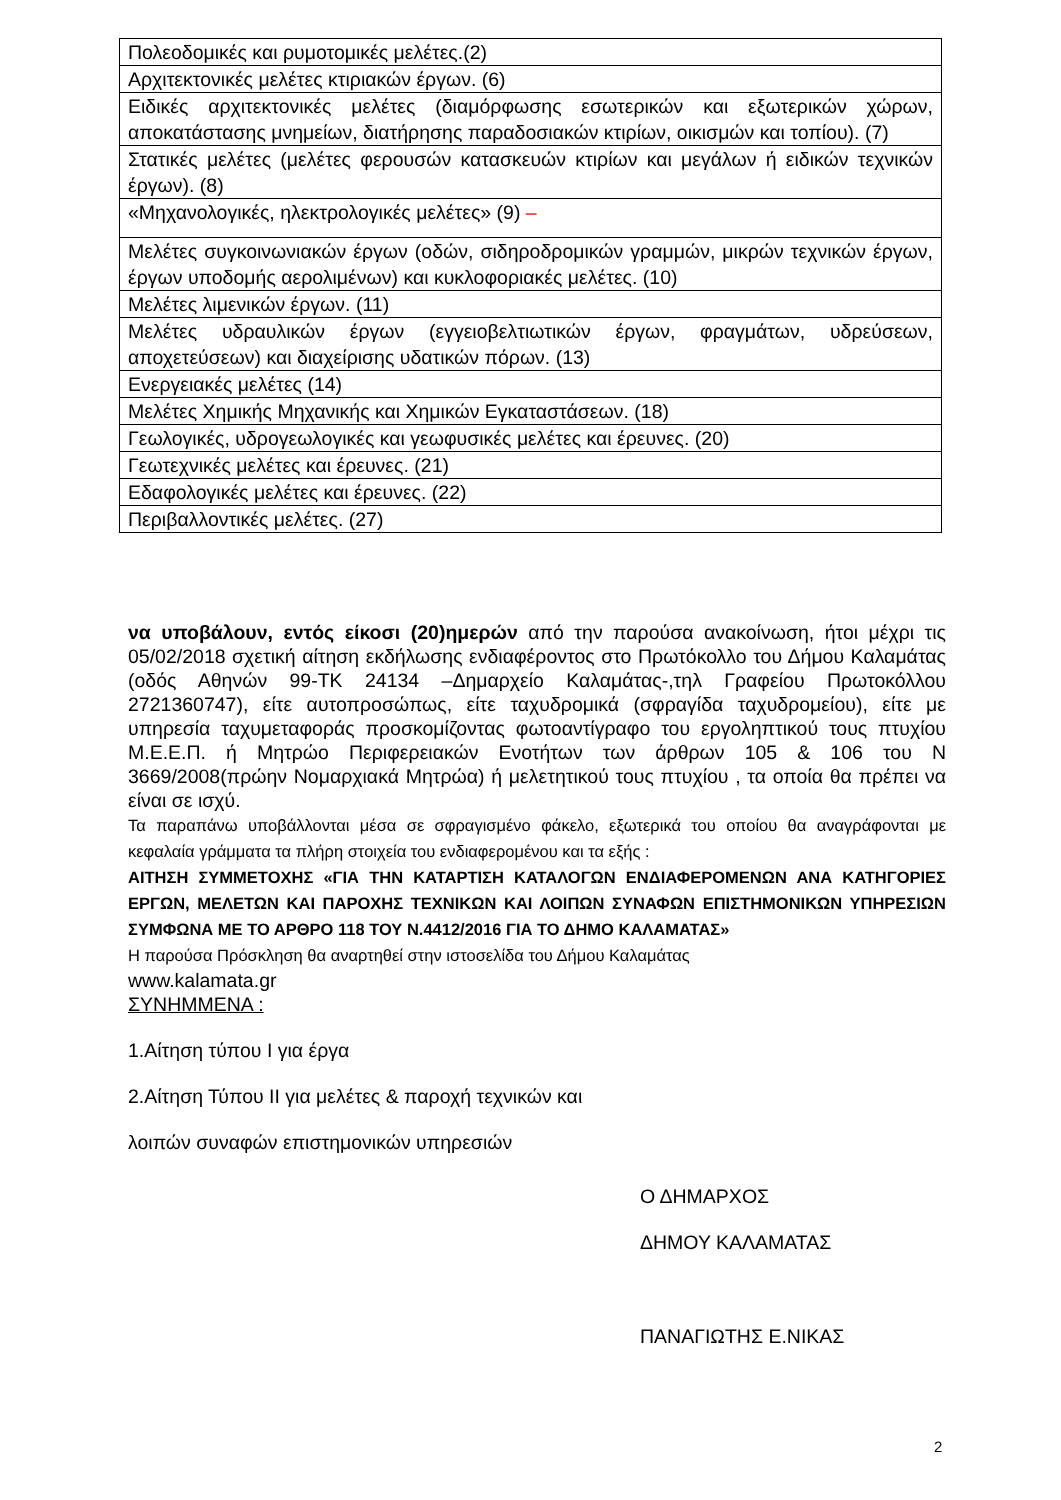| Πολεοδομικές και ρυμοτομικές μελέτες.(2) |
| Αρχιτεκτονικές μελέτες κτιριακών έργων. (6) |
| Ειδικές αρχιτεκτονικές μελέτες (διαμόρφωσης εσωτερικών και εξωτερικών χώρων, αποκατάστασης μνημείων, διατήρησης παραδοσιακών κτιρίων, οικισμών και τοπίου). (7) |
| Στατικές μελέτες (μελέτες φερουσών κατασκευών κτιρίων και μεγάλων ή ειδικών τεχνικών έργων). (8) |
| «Μηχανολογικές, ηλεκτρολογικές μελέτες» (9) – |
| Μελέτες συγκοινωνιακών έργων (οδών, σιδηροδρομικών γραμμών, μικρών τεχνικών έργων, έργων υποδομής αερολιμένων) και κυκλοφοριακές μελέτες. (10) |
| Μελέτες λιμενικών έργων. (11) |
| Μελέτες υδραυλικών έργων (εγγειοβελτιωτικών έργων, φραγμάτων, υδρεύσεων, αποχετεύσεων) και διαχείρισης υδατικών πόρων. (13) |
| Ενεργειακές μελέτες (14) |
| Μελέτες Χημικής Μηχανικής και Χημικών Εγκαταστάσεων. (18) |
| Γεωλογικές, υδρογεωλογικές και γεωφυσικές μελέτες και έρευνες. (20) |
| Γεωτεχνικές μελέτες και έρευνες. (21) |
| Εδαφολογικές μελέτες και έρευνες. (22) |
| Περιβαλλοντικές μελέτες. (27) |
να υποβάλουν, εντός είκοσι (20)ημερών από την παρούσα ανακοίνωση, ήτοι μέχρι τις 05/02/2018 σχετική αίτηση εκδήλωσης ενδιαφέροντος στο Πρωτόκολλο του Δήμου Καλαμάτας (οδός Αθηνών 99-ΤΚ 24134 –Δημαρχείο Καλαμάτας-,τηλ Γραφείου Πρωτοκόλλου 2721360747), είτε αυτοπροσώπως, είτε ταχυδρομικά (σφραγίδα ταχυδρομείου), είτε με υπηρεσία ταχυμεταφοράς προσκομίζοντας φωτοαντίγραφο του εργοληπτικού τους πτυχίου Μ.Ε.Ε.Π. ή Μητρώο Περιφερειακών Ενοτήτων των άρθρων 105 & 106 του Ν 3669/2008(πρώην Νομαρχιακά Μητρώα) ή μελετητικού τους πτυχίου , τα οποία θα πρέπει να είναι σε ισχύ.
Τα παραπάνω υποβάλλονται μέσα σε σφραγισμένο φάκελο, εξωτερικά του οποίου θα αναγράφονται με κεφαλαία γράμματα τα πλήρη στοιχεία του ενδιαφερομένου και τα εξής :
ΑΙΤΗΣΗ ΣΥΜΜΕΤΟΧΗΣ «ΓΙΑ ΤΗΝ ΚΑΤΑΡΤΙΣΗ ΚΑΤΑΛΟΓΩΝ ΕΝΔΙΑΦΕΡΟΜΕΝΩΝ ΑΝΑ ΚΑΤΗΓΟΡΙΕΣ ΕΡΓΩΝ, ΜΕΛΕΤΩΝ ΚΑΙ ΠΑΡΟΧΗΣ ΤΕΧΝΙΚΩΝ ΚΑΙ ΛΟΙΠΩΝ ΣΥΝΑΦΩΝ ΕΠΙΣΤΗΜΟΝΙΚΩΝ ΥΠΗΡΕΣΙΩΝ ΣΥΜΦΩΝΑ ΜΕ ΤΟ ΑΡΘΡΟ 118 ΤΟΥ Ν.4412/2016 ΓΙΑ ΤΟ ΔΗΜΟ ΚΑΛΑΜΑΤΑΣ»
Η παρούσα Πρόσκληση θα αναρτηθεί στην ιστοσελίδα του Δήμου Καλαμάτας
www.kalamata.gr
ΣΥΝΗΜΜΕΝΑ :
1.Αίτηση τύπου Ι για έργα
2.Αίτηση Τύπου ΙΙ για μελέτες & παροχή τεχνικών και
λοιπών συναφών επιστημονικών υπηρεσιών
Ο ΔΗΜΑΡΧΟΣ
ΔΗΜΟΥ ΚΑΛΑΜΑΤΑΣ
ΠΑΝΑΓΙΩΤΗΣ Ε.ΝΙΚΑΣ
2